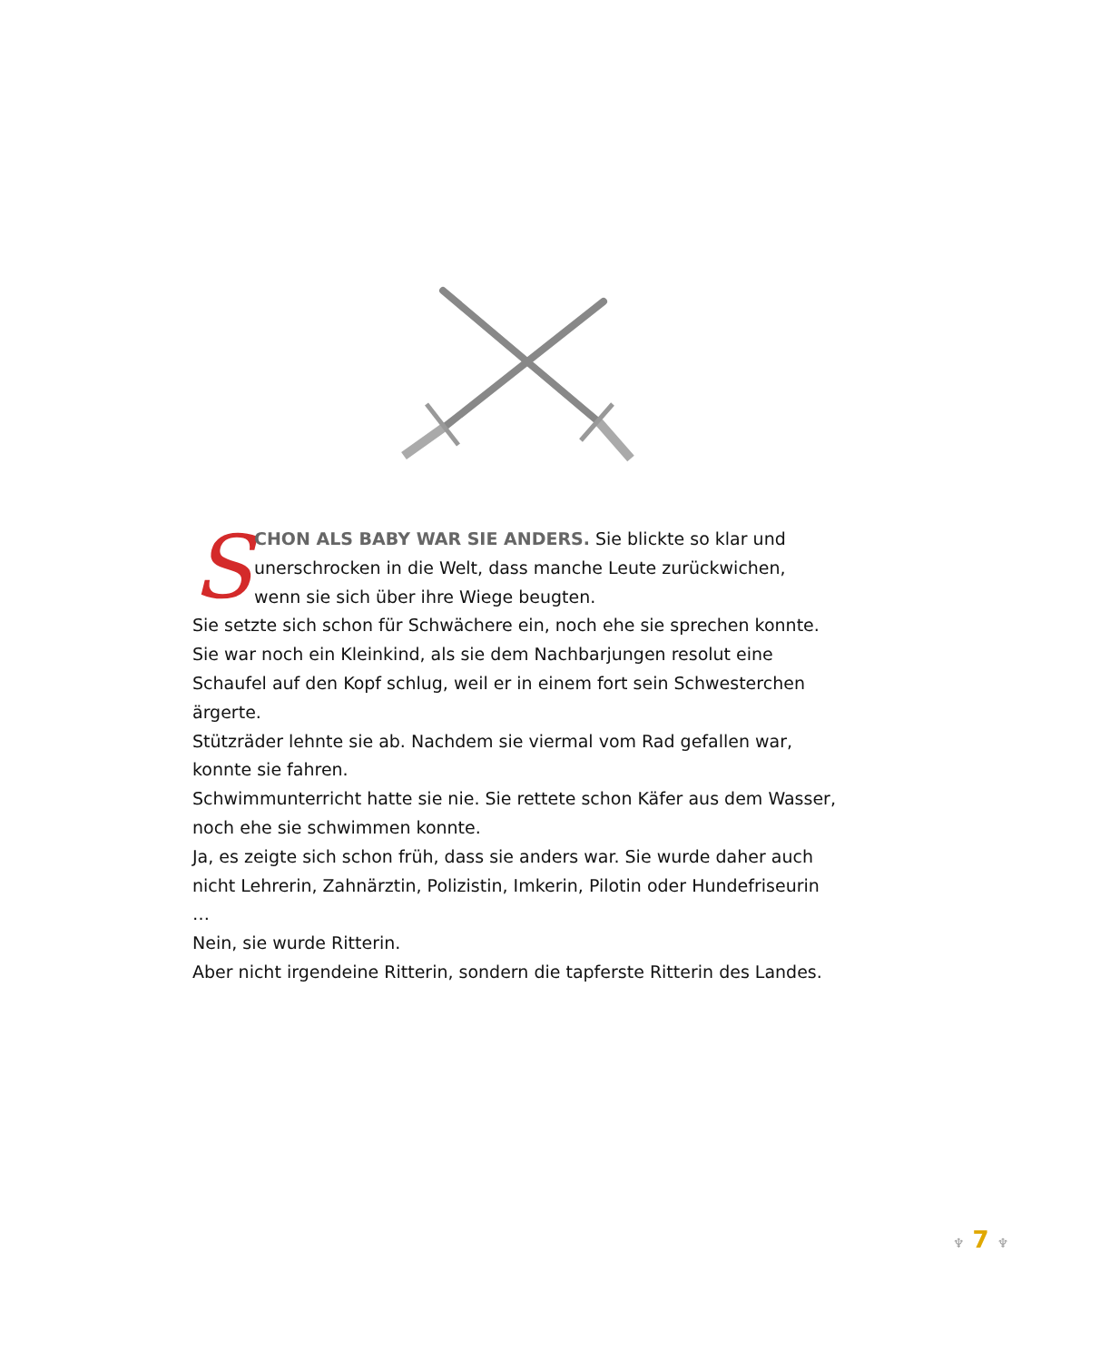SCHON ALS BABY WAR SIE ANDERS. Sie blickte so klar und unerschrocken in die Welt, dass manche Leute zurückwichen, wenn sie sich über ihre Wiege beugten.
Sie setzte sich schon für Schwächere ein, noch ehe sie sprechen konnte. Sie war noch ein Kleinkind, als sie dem Nachbarjungen resolut eine Schaufel auf den Kopf schlug, weil er in einem fort sein Schwesterchen ärgerte.
Stützräder lehnte sie ab. Nachdem sie viermal vom Rad gefallen war, konnte sie fahren.
Schwimmunterricht hatte sie nie. Sie rettete schon Käfer aus dem Wasser, noch ehe sie schwimmen konnte.
Ja, es zeigte sich schon früh, dass sie anders war. Sie wurde daher auch nicht Lehrerin, Zahnärztin, Polizistin, Imkerin, Pilotin oder Hundefriseurin …
Nein, sie wurde Ritterin.
Aber nicht irgendeine Ritterin, sondern die tapferste Ritterin des Landes.
♆ 7 ♆